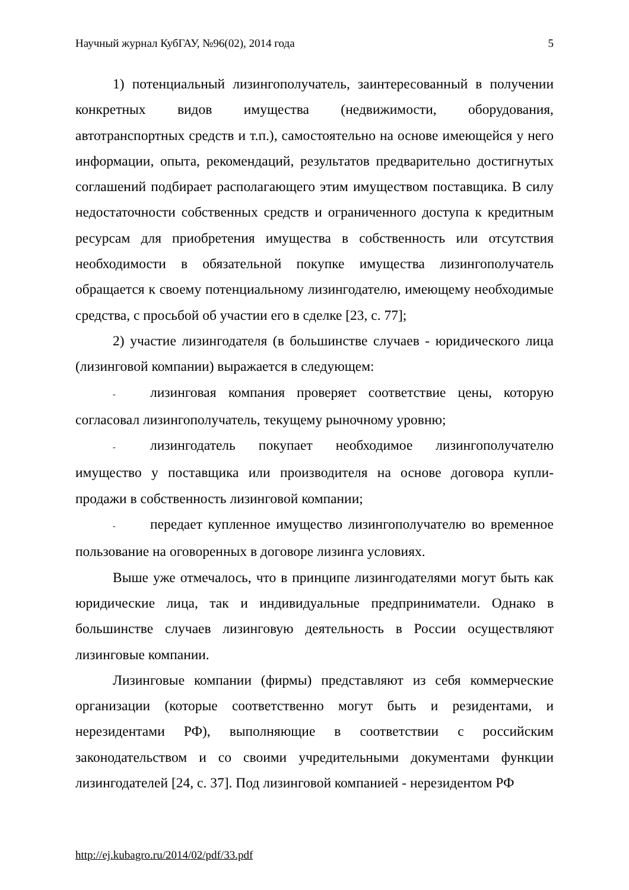Научный журнал КубГАУ, №96(02), 2014 года 5
1) потенциальный лизингополучатель, заинтересованный в получении конкретных видов имущества (недвижимости, оборудования, автотранспортных средств и т.п.), самостоятельно на основе имеющейся у него информации, опыта, рекомендаций, результатов предварительно достигнутых соглашений подбирает располагающего этим имуществом поставщика. В силу недостаточности собственных средств и ограниченного доступа к кредитным ресурсам для приобретения имущества в собственность или отсутствия необходимости в обязательной покупке имущества лизингополучатель обращается к своему потенциальному лизингодателю, имеющему необходимые средства, с просьбой об участии его в сделке [23, с. 77];
2) участие лизингодателя (в большинстве случаев - юридического лица (лизинговой компании) выражается в следующем:
- лизинговая компания проверяет соответствие цены, которую согласовал лизингополучатель, текущему рыночному уровню;
- лизингодатель покупает необходимое лизингополучателю имущество у поставщика или производителя на основе договора купли-продажи в собственность лизинговой компании;
- передает купленное имущество лизингополучателю во временное пользование на оговоренных в договоре лизинга условиях.
Выше уже отмечалось, что в принципе лизингодателями могут быть как юридические лица, так и индивидуальные предприниматели. Однако в большинстве случаев лизинговую деятельность в России осуществляют лизинговые компании.
Лизинговые компании (фирмы) представляют из себя коммерческие организации (которые соответственно могут быть и резидентами, и нерезидентами РФ), выполняющие в соответствии с российским законодательством и со своими учредительными документами функции лизингодателей [24, с. 37]. Под лизинговой компанией - нерезидентом РФ
http://ej.kubagro.ru/2014/02/pdf/33.pdf